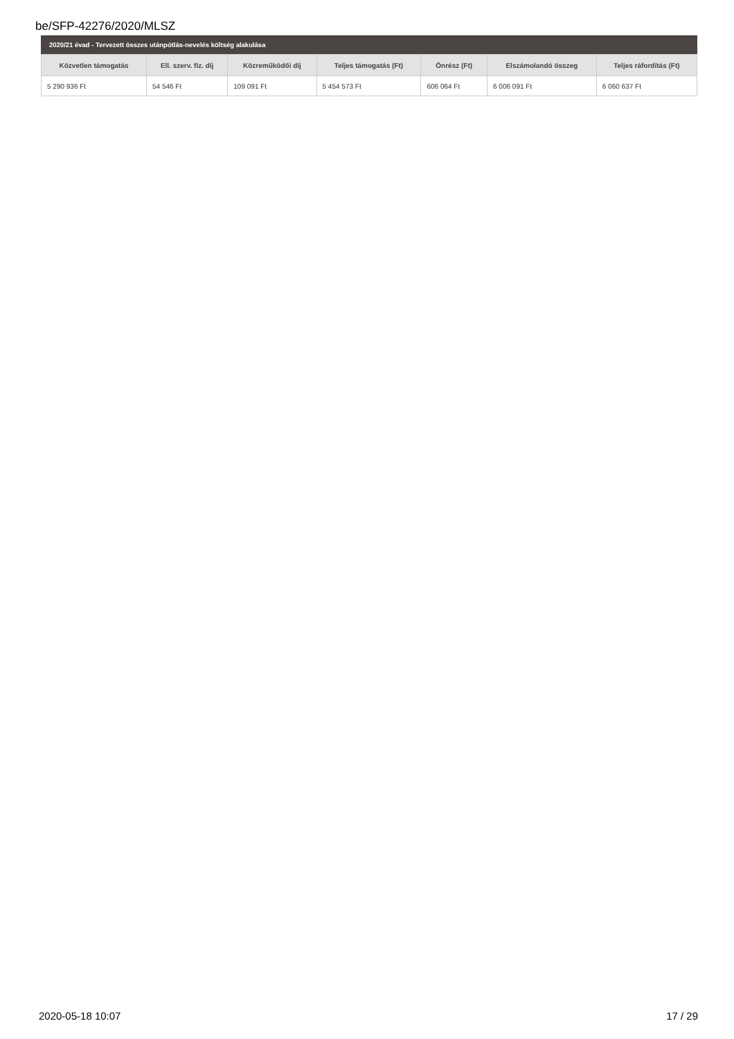be/SFP-42276/2020/MLSZ
2020/21 évad - Tervezett összes utánpótlás-nevelés költség alakulása
| Közvetlen támogatás | Ell. szerv. fiz. díj | Közreműködői díj | Teljes támogatás (Ft) | Önrész (Ft) | Elszámolandó összeg | Teljes ráfordítás (Ft) |
| --- | --- | --- | --- | --- | --- | --- |
| 5 290 936 Ft | 54 546 Ft | 109 091 Ft | 5 454 573 Ft | 606 064 Ft | 6 006 091 Ft | 6 060 637 Ft |
2020-05-18 10:07 17 / 29